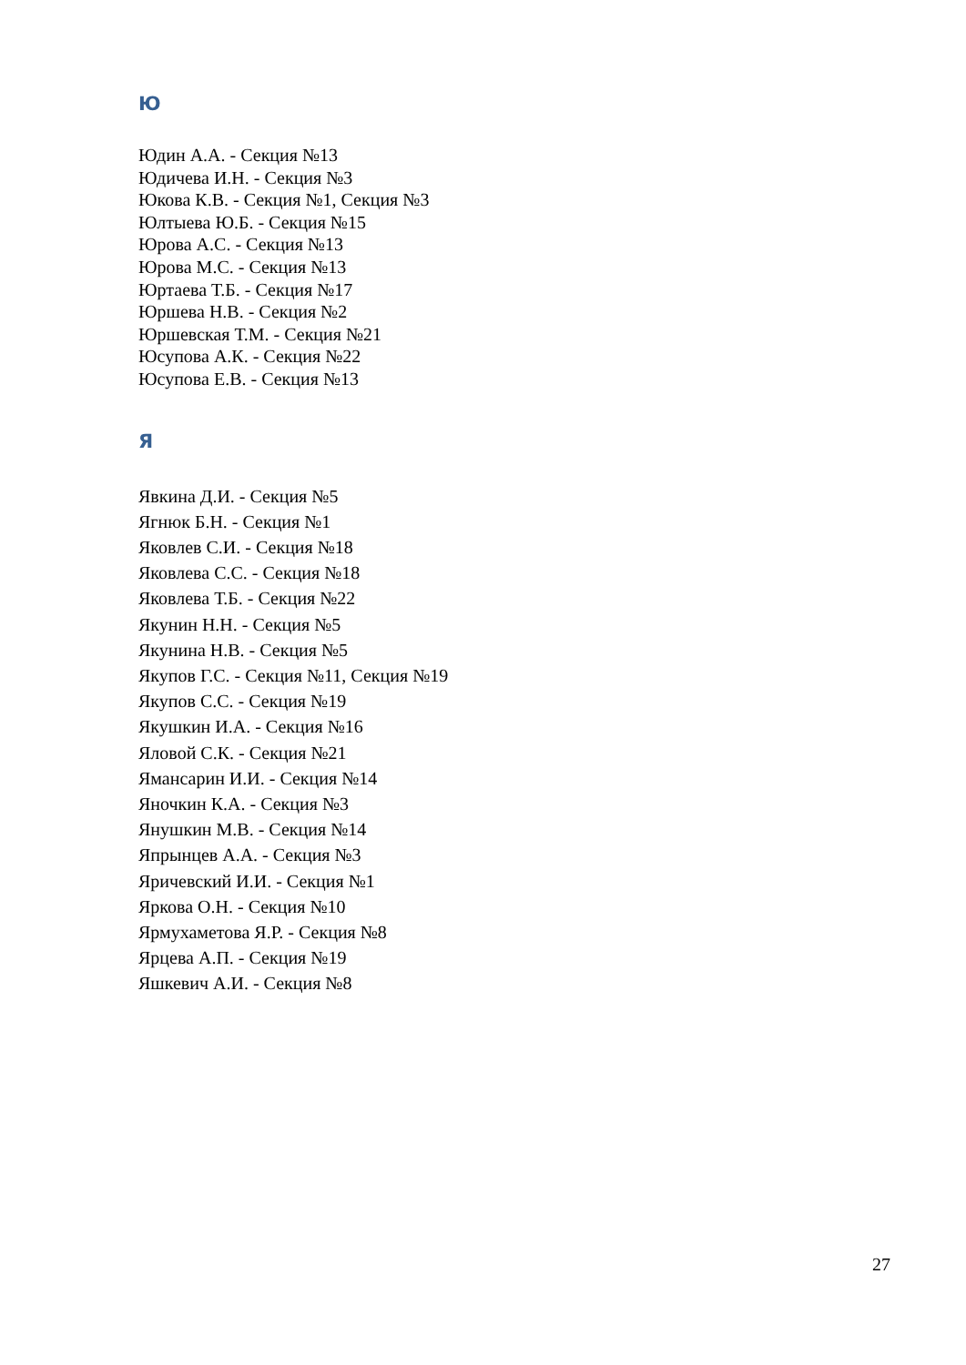Ю
Юдин А.А. - Секция №13
Юдичева И.Н. - Секция №3
Юкова К.В. - Секция №1, Секция №3
Юлтыева Ю.Б. - Секция №15
Юрова А.С. - Секция №13
Юрова М.С. - Секция №13
Юртаева Т.Б. - Секция №17
Юршева Н.В. - Секция №2
Юршевская Т.М. - Секция №21
Юсупова А.К. - Секция №22
Юсупова Е.В. - Секция №13
Я
Явкина Д.И. - Секция №5
Ягнюк Б.Н. - Секция №1
Яковлев С.И. - Секция №18
Яковлева С.С. - Секция №18
Яковлева Т.Б. - Секция №22
Якунин Н.Н. - Секция №5
Якунина Н.В. - Секция №5
Якупов Г.С. - Секция №11, Секция №19
Якупов С.С. - Секция №19
Якушкин И.А. - Секция №16
Яловой С.К. - Секция №21
Ямансарин И.И. - Секция №14
Яночкин К.А. - Секция №3
Янушкин М.В. - Секция №14
Япрынцев А.А. - Секция №3
Яричевский И.И. - Секция №1
Яркова О.Н. - Секция №10
Ярмухаметова Я.Р. - Секция №8
Ярцева А.П. - Секция №19
Яшкевич А.И. - Секция №8
27